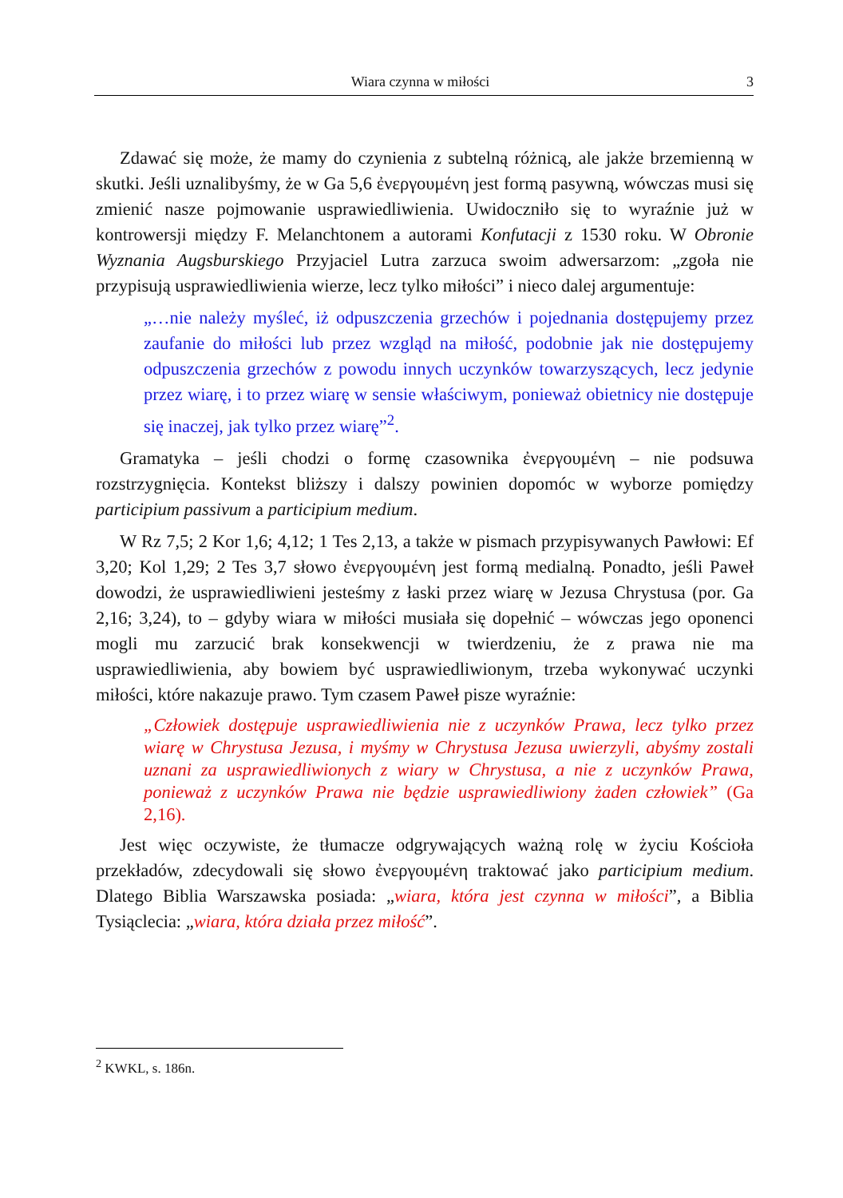Wiara czynna w miłości 3
Zdawać się może, że mamy do czynienia z subtelną różnicą, ale jakże brzemienną w skutki. Jeśli uznalibyśmy, że w Ga 5,6 ἐνεργουμένη jest formą pasywną, wówczas musi się zmienić nasze pojmowanie usprawiedliwienia. Uwidoczniło się to wyraźnie już w kontrowersji między F. Melanchtonem a autorami Konfutacji z 1530 roku. W Obronie Wyznania Augsburskiego Przyjaciel Lutra zarzuca swoim adwersarzom: „zgoła nie przypisują usprawiedliwienia wierze, lecz tylko miłości” i nieco dalej argumentuje:
„…nie należy myśleć, iż odpuszczenia grzechów i pojednania dostępujemy przez zaufanie do miłości lub przez wzgląd na miłość, podobnie jak nie dostępujemy odpuszczenia grzechów z powodu innych uczynków towarzyszących, lecz jedynie przez wiarę, i to przez wiarę w sensie właściwym, ponieważ obietnicy nie dostępuje się inaczej, jak tylko przez wiarę”<sup>2</sup>.
Gramatyka – jeśli chodzi o formę czasownika ἐνεργουμένη – nie podsuwa rozstrzygnięcia. Kontekst bliższy i dalszy powinien dopomóc w wyborze pomiędzy participium passivum a participium medium.
W Rz 7,5; 2 Kor 1,6; 4,12; 1 Tes 2,13, a także w pismach przypisywanych Pawłowi: Ef 3,20; Kol 1,29; 2 Tes 3,7 słowo ἐνεργουμένη jest formą medialną. Ponadto, jeśli Paweł dowodzi, że usprawiedliwieni jesteśmy z łaski przez wiarę w Jezusa Chrystusa (por. Ga 2,16; 3,24), to – gdyby wiara w miłości musiała się dopełnić – wówczas jego oponenci mogli mu zarzucić brak konsekwencji w twierdzeniu, że z prawa nie ma usprawiedliwienia, aby bowiem być usprawiedliwionym, trzeba wykonywać uczynki miłości, które nakazuje prawo. Tym czasem Paweł pisze wyraźnie:
„Człowiek dostępuje usprawiedliwienia nie z uczynków Prawa, lecz tylko przez wiarę w Chrystusa Jezusa, i myśmy w Chrystusa Jezusa uwierzyli, abyśmy zostali uznani za usprawiedliwionych z wiary w Chrystusa, a nie z uczynków Prawa, ponieważ z uczynków Prawa nie będzie usprawiedliwiony żaden człowiek” (Ga 2,16).
Jest więc oczywiste, że tłumacze odgrywających ważną rolę w życiu Kościoła przekładów, zdecydowali się słowo ἐνεργουμένη traktować jako participium medium. Dlatego Biblia Warszawska posiada: „wiara, która jest czynna w miłości”, a Biblia Tysiąclecia: „wiara, która działa przez miłość”.
<sup>2</sup> KWKL, s. 186n.